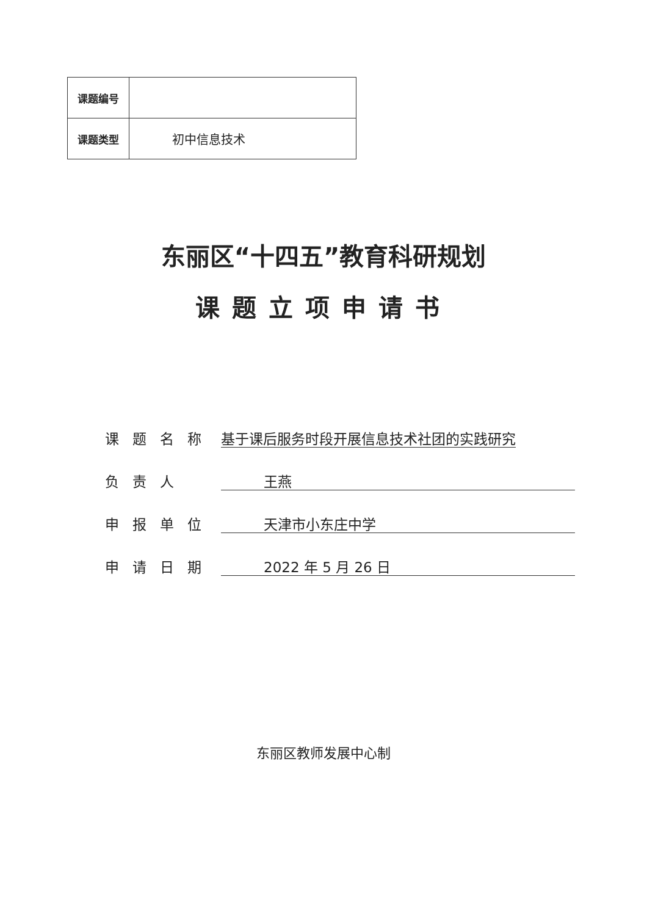| 课题编号 | |
| 课题类型 | 初中信息技术 |
东丽区“十四五”教育科研规划
课题立项申请书
课题名称 基于课后服务时段开展信息技术社团的实践研究
负责人 王燕
申报单位 天津市小东庄中学
申请日期 2022 年 5 月 26 日
东丽区教师发展中心制